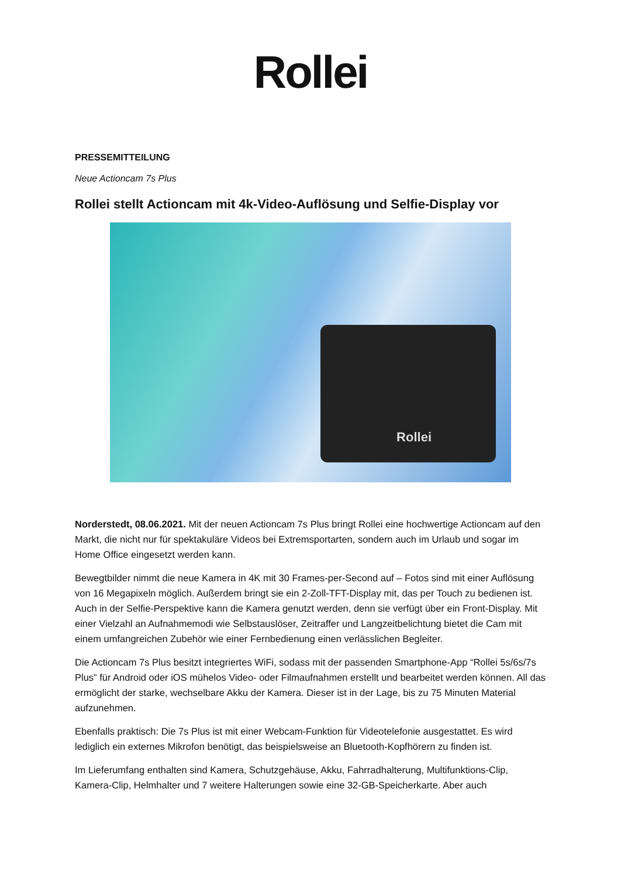Rollei
PRESSEMITTEILUNG
Neue Actioncam 7s Plus
Rollei stellt Actioncam mit 4k-Video-Auflösung und Selfie-Display vor
Rollei
Norderstedt, 08.06.2021. Mit der neuen Actioncam 7s Plus bringt Rollei eine hochwertige Actioncam auf den Markt, die nicht nur für spektakuläre Videos bei Extremsportarten, sondern auch im Urlaub und sogar im Home Office eingesetzt werden kann.
Bewegtbilder nimmt die neue Kamera in 4K mit 30 Frames-per-Second auf – Fotos sind mit einer Auflösung von 16 Megapixeln möglich. Außerdem bringt sie ein 2-Zoll-TFT-Display mit, das per Touch zu bedienen ist. Auch in der Selfie-Perspektive kann die Kamera genutzt werden, denn sie verfügt über ein Front-Display. Mit einer Vielzahl an Aufnahmemodi wie Selbstauslöser, Zeitraffer und Langzeitbelichtung bietet die Cam mit einem umfangreichen Zubehör wie einer Fernbedienung einen verlässlichen Begleiter.
Die Actioncam 7s Plus besitzt integriertes WiFi, sodass mit der passenden Smartphone-App “Rollei 5s/6s/7s Plus” für Android oder iOS mühelos Video- oder Filmaufnahmen erstellt und bearbeitet werden können. All das ermöglicht der starke, wechselbare Akku der Kamera. Dieser ist in der Lage, bis zu 75 Minuten Material aufzunehmen.
Ebenfalls praktisch: Die 7s Plus ist mit einer Webcam-Funktion für Videotelefonie ausgestattet. Es wird lediglich ein externes Mikrofon benötigt, das beispielsweise an Bluetooth-Kopfhörern zu finden ist.
Im Lieferumfang enthalten sind Kamera, Schutzgehäuse, Akku, Fahrradhalterung, Multifunktions-Clip, Kamera-Clip, Helmhalter und 7 weitere Halterungen sowie eine 32-GB-Speicherkarte. Aber auch